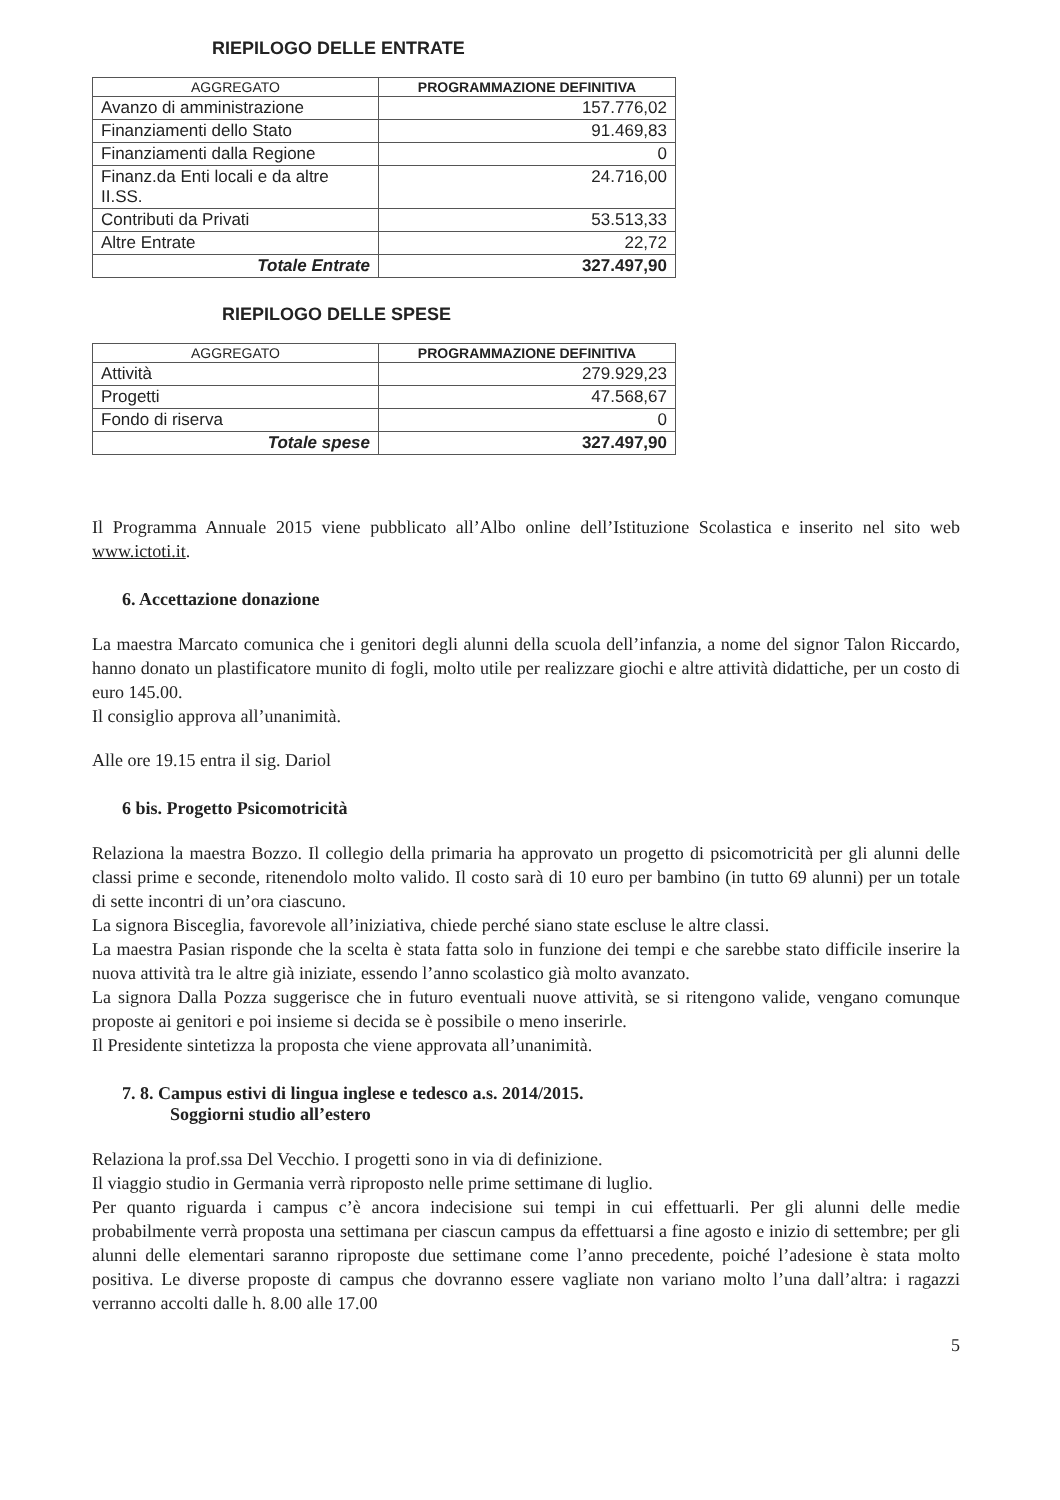RIEPILOGO DELLE ENTRATE
| AGGREGATO | PROGRAMMAZIONE DEFINITIVA |
| --- | --- |
| Avanzo di amministrazione | 157.776,02 |
| Finanziamenti dello Stato | 91.469,83 |
| Finanziamenti dalla Regione | 0 |
| Finanz.da Enti locali e da altre II.SS. | 24.716,00 |
| Contributi da Privati | 53.513,33 |
| Altre Entrate | 22,72 |
| Totale Entrate | 327.497,90 |
RIEPILOGO DELLE SPESE
| AGGREGATO | PROGRAMMAZIONE DEFINITIVA |
| --- | --- |
| Attività | 279.929,23 |
| Progetti | 47.568,67 |
| Fondo di riserva | 0 |
| Totale spese | 327.497,90 |
Il Programma Annuale 2015 viene pubblicato all’Albo online dell’Istituzione Scolastica e inserito nel sito web www.ictoti.it.
6. Accettazione donazione
La maestra Marcato comunica che i genitori degli alunni della scuola dell’infanzia, a nome del signor Talon Riccardo, hanno donato un plastificatore munito di fogli, molto utile per realizzare giochi e altre attività didattiche, per un costo di euro 145.00.
Il consiglio approva all’unanimità.
Alle ore 19.15 entra il sig. Dariol
6 bis. Progetto Psicomotricità
Relaziona la maestra Bozzo. Il collegio della primaria ha approvato un progetto di psicomotricità per gli alunni delle classi prime e seconde, ritenendolo molto valido. Il costo sarà di 10 euro per bambino (in tutto 69 alunni) per un totale di sette incontri di un’ora ciascuno.
La signora Bisceglia, favorevole all’iniziativa, chiede perché siano state escluse le altre classi.
La maestra Pasian risponde che la scelta è stata fatta solo in funzione dei tempi e che sarebbe stato difficile inserire la nuova attività tra le altre già iniziate, essendo l’anno scolastico già molto avanzato.
La signora Dalla Pozza suggerisce che in futuro eventuali nuove attività, se si ritengono valide, vengano comunque proposte ai genitori e poi insieme si decida se è possibile o meno inserirle.
Il Presidente sintetizza la proposta che viene approvata all’unanimità.
7. 8. Campus estivi di lingua inglese e tedesco a.s. 2014/2015.
Soggiorni studio all’estero
Relaziona la prof.ssa Del Vecchio. I progetti sono in via di definizione.
Il viaggio studio in Germania verrà riproposto nelle prime settimane di luglio.
Per quanto riguarda i campus c’è ancora indecisione sui tempi in cui effettuarli. Per gli alunni delle medie probabilmente verrà proposta una settimana per ciascun campus da effettuarsi a fine agosto e inizio di settembre; per gli alunni delle elementari saranno riproposte due settimane come l’anno precedente, poiché l’adesione è stata molto positiva. Le diverse proposte di campus che dovranno essere vagliate non variano molto l’una dall’altra: i ragazzi verranno accolti dalle h. 8.00 alle 17.00
5